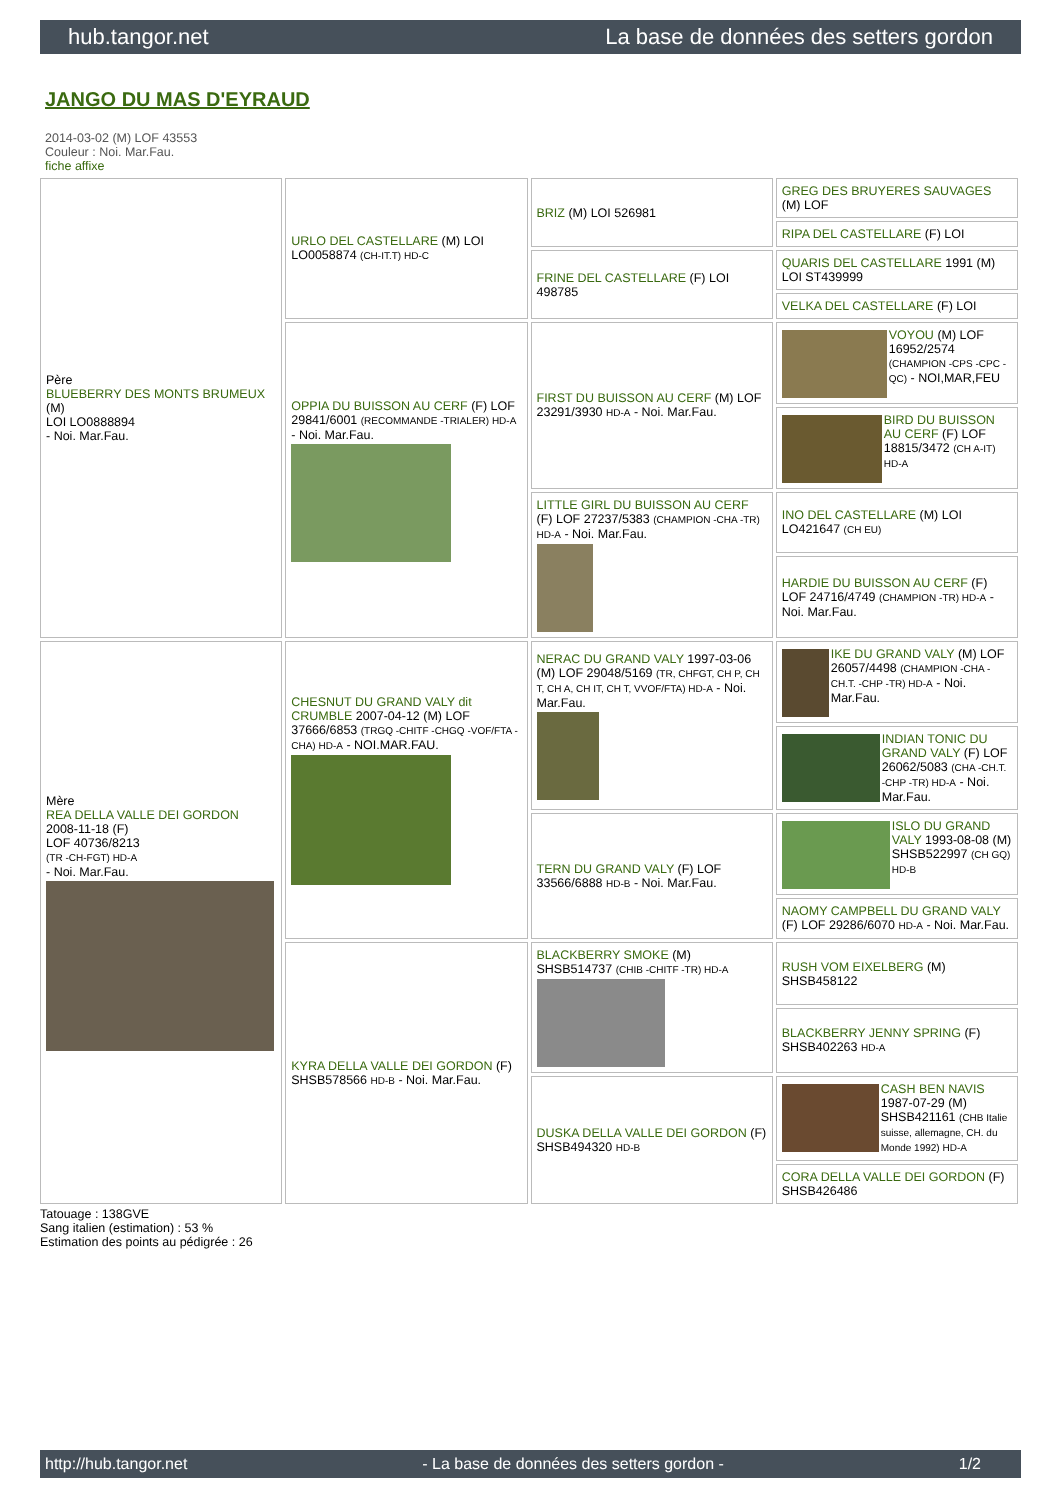hub.tangor.net La base de données des setters gordon
JANGO DU MAS D'EYRAUD
2014-03-02 (M) LOF 43553
Couleur : Noi. Mar.Fau.
fiche affixe
| Père BLUEBERRY DES MONTS BRUMEUX (M) LOI LO0888894 - Noi. Mar.Fau. | URLO DEL CASTELLARE (M) LOI LO0058874 (CH-IT.T) HD-C | BRIZ (M) LOI 526981 | GREG DES BRUYERES SAUVAGES (M) LOF |
| | | | RIPA DEL CASTELLARE (F) LOI |
| | | FRINE DEL CASTELLARE (F) LOI 498785 | QUARIS DEL CASTELLARE 1991 (M) LOI ST439999 |
| | | | VELKA DEL CASTELLARE (F) LOI |
| | OPPIA DU BUISSON AU CERF (F) LOF 29841/6001 (RECOMMANDE -TRIALER) HD-A - Noi. Mar.Fau. | FIRST DU BUISSON AU CERF (M) LOF 23291/3930 HD-A - Noi. Mar.Fau. | VOYOU (M) LOF 16952/2574 (CHAMPION -CPS -CPC -QC) - NOI,MAR,FEU |
| | | | BIRD DU BUISSON AU CERF (F) LOF 18815/3472 (CH A-IT) HD-A |
| | | LITTLE GIRL DU BUISSON AU CERF (F) LOF 27237/5383 (CHAMPION -CHA -TR) HD-A - Noi. Mar.Fau. | INO DEL CASTELLARE (M) LOI LO421647 (CH EU) |
| | | | HARDIE DU BUISSON AU CERF (F) LOF 24716/4749 (CHAMPION -TR) HD-A - Noi. Mar.Fau. |
| Mère REA DELLA VALLE DEI GORDON 2008-11-18 (F) LOF 40736/8213 (TR -CH-FGT) HD-A - Noi. Mar.Fau. | CHESNUT DU GRAND VALY dit CRUMBLE 2007-04-12 (M) LOF 37666/6853 (TRGQ -CHITF -CHGQ -VOF/FTA -CHA) HD-A - NOI.MAR.FAU. | NERAC DU GRAND VALY 1997-03-06 (M) LOF 29048/5169 (TR, CHFGT, CH P, CH T, CH A, CH IT, CH T, VVOF/FTA) HD-A - Noi. Mar.Fau. | IKE DU GRAND VALY (M) LOF 26057/4498 (CHAMPION -CHA -CH.T. -CHP -TR) HD-A - Noi. Mar.Fau. |
| | | | INDIAN TONIC DU GRAND VALY (F) LOF 26062/5083 (CHA -CH.T. -CHP -TR) HD-A - Noi. Mar.Fau. |
| | | TERN DU GRAND VALY (F) LOF 33566/6888 HD-B - Noi. Mar.Fau. | ISLO DU GRAND VALY 1993-08-08 (M) SHSB522997 (CH GQ) HD-B |
| | | | NAOMY CAMPBELL DU GRAND VALY (F) LOF 29286/6070 HD-A - Noi. Mar.Fau. |
| | KYRA DELLA VALLE DEI GORDON (F) SHSB578566 HD-B - Noi. Mar.Fau. | BLACKBERRY SMOKE (M) SHSB514737 (CHIB -CHITF -TR) HD-A | RUSH VOM EIXELBERG (M) SHSB458122 |
| | | | BLACKBERRY JENNY SPRING (F) SHSB402263 HD-A |
| | | DUSKA DELLA VALLE DEI GORDON (F) SHSB494320 HD-B | CASH BEN NAVIS 1987-07-29 (M) SHSB421161 (CHB Italie suisse, allemagne, CH. du Monde 1992) HD-A |
| | | | CORA DELLA VALLE DEI GORDON (F) SHSB426486 |
Tatouage : 138GVE
Sang italien (estimation) : 53 %
Estimation des points au pédigrée : 26
http://hub.tangor.net - La base de données des setters gordon - 1/2